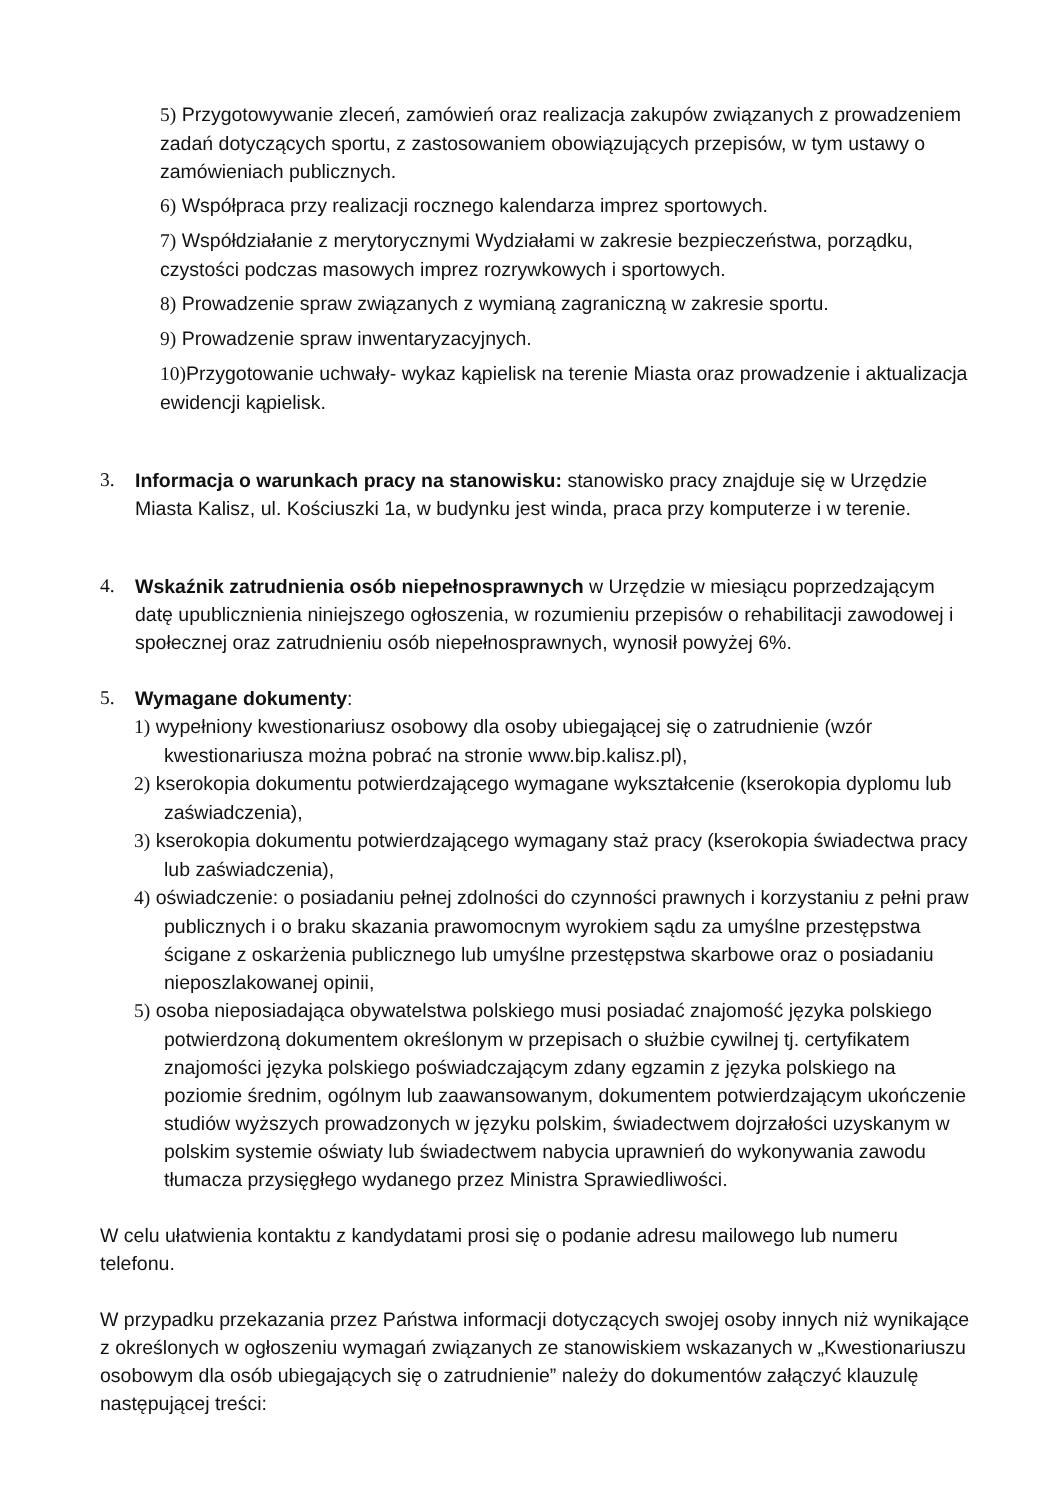5) Przygotowywanie zleceń, zamówień oraz realizacja zakupów związanych z prowadzeniem zadań dotyczących sportu, z zastosowaniem obowiązujących przepisów, w tym ustawy o zamówieniach publicznych.
6) Współpraca przy realizacji rocznego kalendarza imprez sportowych.
7) Współdziałanie z merytorycznymi Wydziałami w zakresie bezpieczeństwa, porządku, czystości podczas masowych imprez rozrywkowych i sportowych.
8) Prowadzenie spraw związanych z wymianą zagraniczną w zakresie sportu.
9) Prowadzenie spraw inwentaryzacyjnych.
10) Przygotowanie uchwały- wykaz kąpielisk na terenie Miasta oraz prowadzenie i aktualizacja ewidencji kąpielisk.
3. Informacja o warunkach pracy na stanowisku: stanowisko pracy znajduje się w Urzędzie Miasta Kalisz, ul. Kościuszki 1a, w budynku jest winda, praca przy komputerze i w terenie.
4. Wskaźnik zatrudnienia osób niepełnosprawnych w Urzędzie w miesiącu poprzedzającym datę upublicznienia niniejszego ogłoszenia, w rozumieniu przepisów o rehabilitacji zawodowej i społecznej oraz zatrudnieniu osób niepełnosprawnych, wynosił powyżej 6%.
5. Wymagane dokumenty:
1) wypełniony kwestionariusz osobowy dla osoby ubiegającej się o zatrudnienie (wzór kwestionariusza można pobrać na stronie www.bip.kalisz.pl),
2) kserokopia dokumentu potwierdzającego wymagane wykształcenie (kserokopia dyplomu lub zaświadczenia),
3) kserokopia dokumentu potwierdzającego wymagany staż pracy (kserokopia świadectwa pracy lub zaświadczenia),
4) oświadczenie: o posiadaniu pełnej zdolności do czynności prawnych i korzystaniu z pełni praw publicznych i o braku skazania prawomocnym wyrokiem sądu za umyślne przestępstwa ścigane z oskarżenia publicznego lub umyślne przestępstwa skarbowe oraz o posiadaniu nieposzlakowanej opinii,
5) osoba nieposiadająca obywatelstwa polskiego musi posiadać znajomość języka polskiego potwierdzoną dokumentem określonym w przepisach o służbie cywilnej tj. certyfikatem znajomości języka polskiego poświadczającym zdany egzamin z języka polskiego na poziomie średnim, ogólnym lub zaawansowanym, dokumentem potwierdzającym ukończenie studiów wyższych prowadzonych w języku polskim, świadectwem dojrzałości uzyskanym w polskim systemie oświaty lub świadectwem nabycia uprawnień do wykonywania zawodu tłumacza przysięgłego wydanego przez Ministra Sprawiedliwości.
W celu ułatwienia kontaktu z kandydatami prosi się o podanie adresu mailowego lub numeru telefonu.
W przypadku przekazania przez Państwa informacji dotyczących swojej osoby innych niż wynikające z określonych w ogłoszeniu wymagań związanych ze stanowiskiem wskazanych w „Kwestionariuszu osobowym dla osób ubiegających się o zatrudnienie” należy do dokumentów załączyć klauzulę następującej treści: